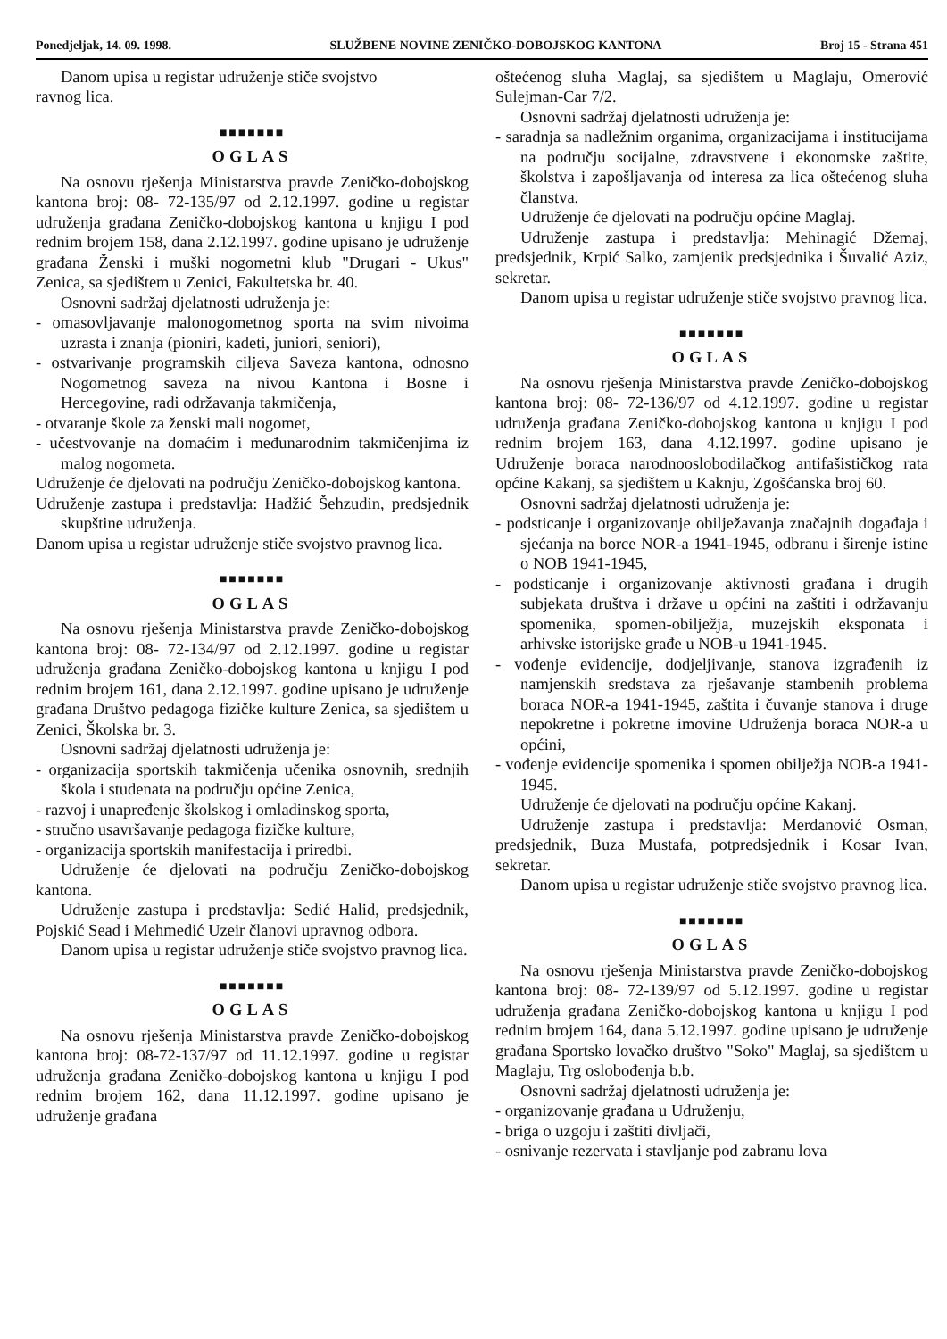Ponedjeljak, 14. 09. 1998. SLUŽBENE NOVINE ZENIČKO-DOBOJSKOG KANTONA Broj 15 - Strana 451
Danom upisa u registar udruženje stiče svojstvo
ravnog lica.
■■■■■■■
OGLAS
Na osnovu rješenja Ministarstva pravde Zeničko-dobojskog kantona broj: 08- 72-135/97 od 2.12.1997. godine u registar udruženja građana Zeničko-dobojskog kantona u knjigu I pod rednim brojem 158, dana 2.12.1997. godine upisano je udruženje građana Ženski i muški nogometni klub "Drugari - Ukus" Zenica, sa sjedištem u Zenici, Fakultetska br. 40.
Osnovni sadržaj djelatnosti udruženja je:
- omasovljavanje malonogometnog sporta na svim nivoima uzrasta i znanja (pioniri, kadeti, juniori, seniori),
- ostvarivanje programskih ciljeva Saveza kantona, odnosno Nogometnog saveza na nivou Kantona i Bosne i Hercegovine, radi održavanja takmičenja,
- otvaranje škole za ženski mali nogomet,
- učestvovanje na domaćim i međunarodnim takmičenjima iz malog nogometa.
Udruženje će djelovati na području Zeničko-dobojskog kantona.
Udruženje zastupa i predstavlja: Hadžić Šehzudin, predsjednik skupštine udruženja.
Danom upisa u registar udruženje stiče svojstvo pravnog lica.
■■■■■■■
OGLAS
Na osnovu rješenja Ministarstva pravde Zeničko-dobojskog kantona broj: 08- 72-134/97 od 2.12.1997. godine u registar udruženja građana Zeničko-dobojskog kantona u knjigu I pod rednim brojem 161, dana 2.12.1997. godine upisano je udruženje građana Društvo pedagoga fizičke kulture Zenica, sa sjedištem u Zenici, Školska br. 3.
Osnovni sadržaj djelatnosti udruženja je:
- organizacija sportskih takmičenja učenika osnovnih, srednjih škola i studenata na području općine Zenica,
- razvoj i unapređenje školskog i omladinskog sporta,
- stručno usavršavanje pedagoga fizičke kulture,
- organizacija sportskih manifestacija i priredbi.
Udruženje će djelovati na području Zeničko-dobojskog kantona.
Udruženje zastupa i predstavlja: Sedić Halid, predsjednik, Pojskić Sead i Mehmedić Uzeir članovi upravnog odbora.
Danom upisa u registar udruženje stiče svojstvo pravnog lica.
■■■■■■■
OGLAS
Na osnovu rješenja Ministarstva pravde Zeničko-dobojskog kantona broj: 08-72-137/97 od 11.12.1997. godine u registar udruženja građana Zeničko-dobojskog kantona u knjigu I pod rednim brojem 162, dana 11.12.1997. godine upisano je udruženje građana
oštećenog sluha Maglaj, sa sjedištem u Maglaju, Omerović Sulejman-Car 7/2.
Osnovni sadržaj djelatnosti udruženja je:
- saradnja sa nadležnim organima, organizacijama i institucijama na području socijalne, zdravstvene i ekonomske zaštite, školstva i zapošljavanja od interesa za lica oštećenog sluha članstva.
Udruženje će djelovati na području općine Maglaj.
Udruženje zastupa i predstavlja: Mehinagić Džemaj, predsjednik, Krpić Salko, zamjenik predsjednika i Šuvalić Aziz, sekretar.
Danom upisa u registar udruženje stiče svojstvo pravnog lica.
■■■■■■■
OGLAS
Na osnovu rješenja Ministarstva pravde Zeničko-dobojskog kantona broj: 08- 72-136/97 od 4.12.1997. godine u registar udruženja građana Zeničko-dobojskog kantona u knjigu I pod rednim brojem 163, dana 4.12.1997. godine upisano je Udruženje boraca narodnooslobodilačkog antifašističkog rata općine Kakanj, sa sjedištem u Kaknju, Zgošćanska broj 60.
Osnovni sadržaj djelatnosti udruženja je:
- podsticanje i organizovanje obilježavanja značajnih događaja i sjećanja na borce NOR-a 1941-1945, odbranu i širenje istine o NOB 1941-1945,
- podsticanje i organizovanje aktivnosti građana i drugih subjekata društva i države u općini na zaštiti i održavanju spomenika, spomen-obilježja, muzejskih eksponata i arhivske istorijske građe u NOB-u 1941-1945.
- vođenje evidencije, dodjeljivanje, stanova izgrađenih iz namjenskih sredstava za rješavanje stambenih problema boraca NOR-a 1941-1945, zaštita i čuvanje stanova i druge nepokretne i pokretne imovine Udruženja boraca NOR-a u općini,
- vođenje evidencije spomenika i spomen obilježja NOB-a 1941-1945.
Udruženje će djelovati na području općine Kakanj.
Udruženje zastupa i predstavlja: Merdanović Osman, predsjednik, Buza Mustafa, potpredsjednik i Kosar Ivan, sekretar.
Danom upisa u registar udruženje stiče svojstvo pravnog lica.
■■■■■■■
OGLAS
Na osnovu rješenja Ministarstva pravde Zeničko-dobojskog kantona broj: 08- 72-139/97 od 5.12.1997. godine u registar udruženja građana Zeničko-dobojskog kantona u knjigu I pod rednim brojem 164, dana 5.12.1997. godine upisano je udruženje građana Sportsko lovačko društvo "Soko" Maglaj, sa sjedištem u Maglaju, Trg oslobođenja b.b.
Osnovni sadržaj djelatnosti udruženja je:
- organizovanje građana u Udruženju,
- briga o uzgoju i zaštiti divljači,
- osnivanje rezervata i stavljanje pod zabranu lova